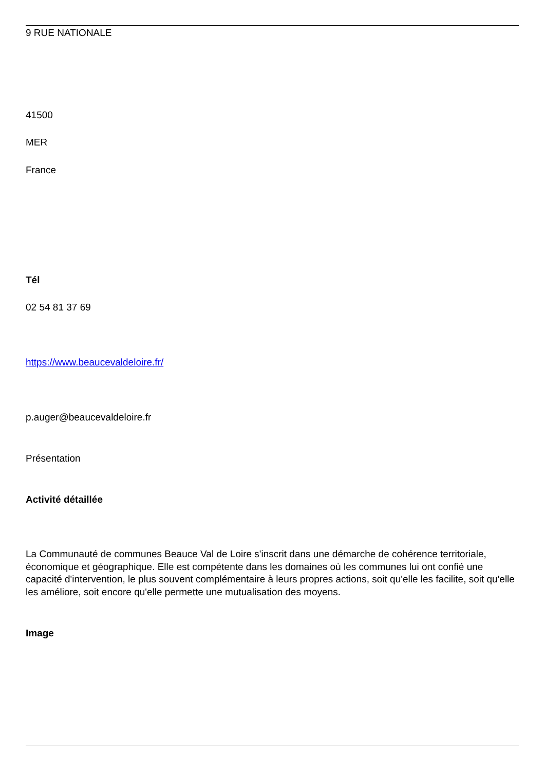9 RUE NATIONALE
41500
MER
France
Tél
02 54 81 37 69
https://www.beaucevaldeloire.fr/
p.auger@beaucevaldeloire.fr
Présentation
Activité détaillée
La Communauté de communes Beauce Val de Loire s'inscrit dans une démarche de cohérence territoriale, économique et géographique. Elle est compétente dans les domaines où les communes lui ont confié une capacité d'intervention, le plus souvent complémentaire à leurs propres actions, soit qu'elle les facilite, soit qu'elle les améliore, soit encore qu'elle permette une mutualisation des moyens.
Image